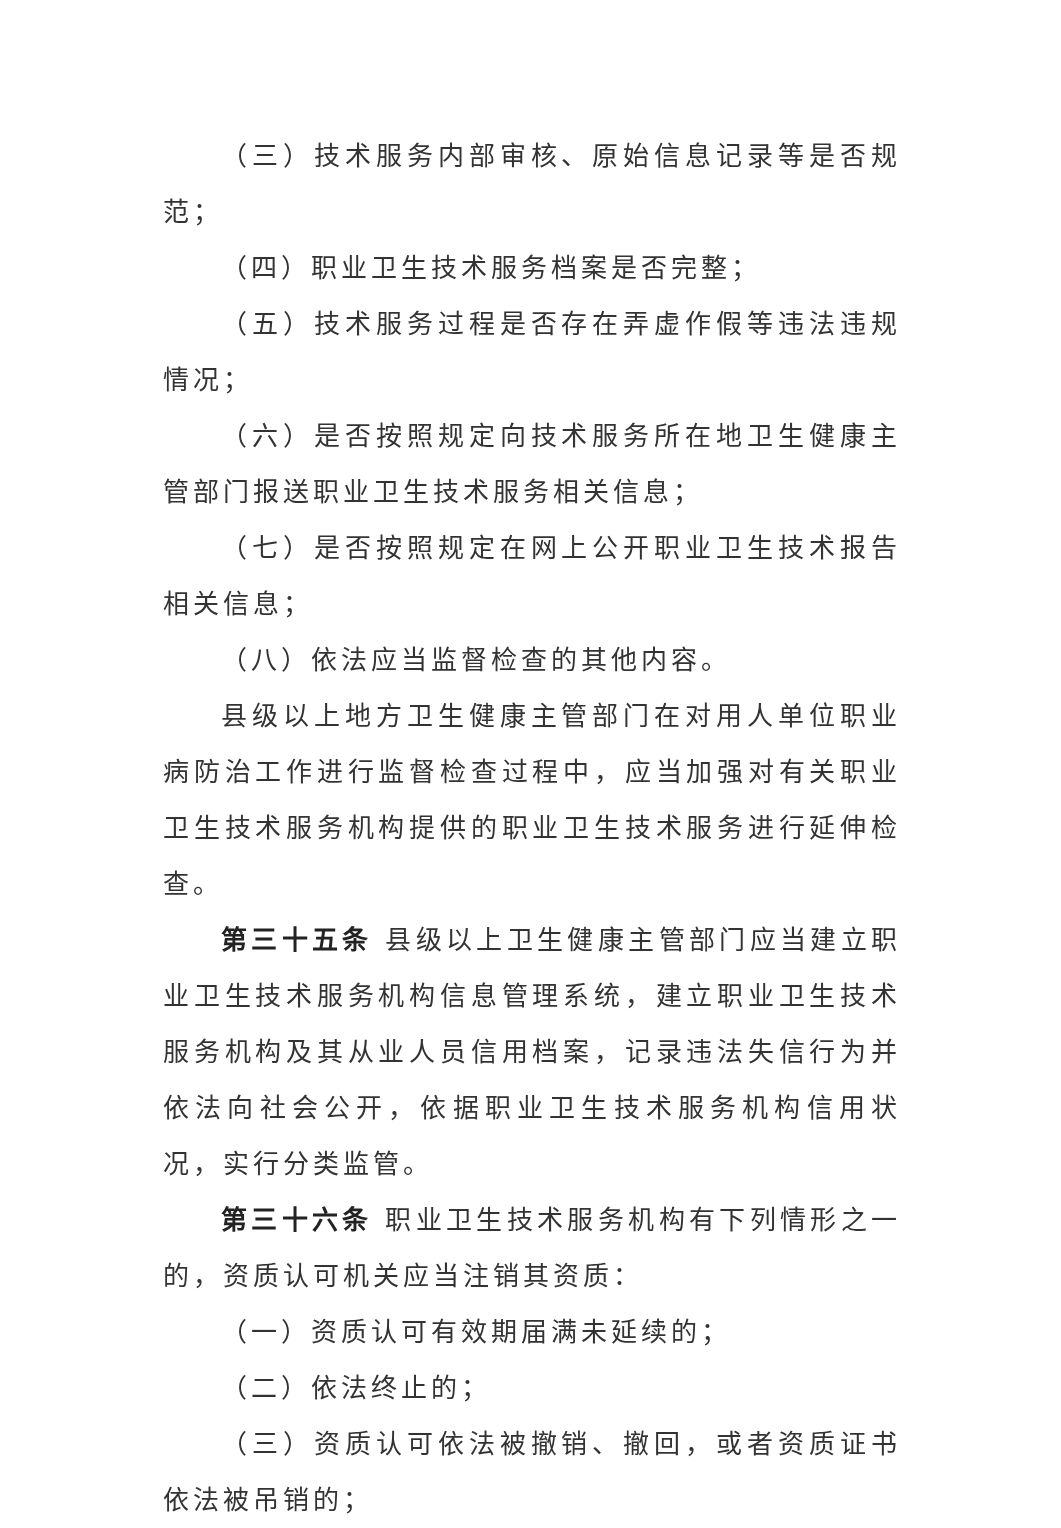（三）技术服务内部审核、原始信息记录等是否规范；
（四）职业卫生技术服务档案是否完整；
（五）技术服务过程是否存在弄虚作假等违法违规情况；
（六）是否按照规定向技术服务所在地卫生健康主管部门报送职业卫生技术服务相关信息；
（七）是否按照规定在网上公开职业卫生技术报告相关信息；
（八）依法应当监督检查的其他内容。
县级以上地方卫生健康主管部门在对用人单位职业病防治工作进行监督检查过程中，应当加强对有关职业卫生技术服务机构提供的职业卫生技术服务进行延伸检查。
第三十五条 县级以上卫生健康主管部门应当建立职业卫生技术服务机构信息管理系统，建立职业卫生技术服务机构及其从业人员信用档案，记录违法失信行为并依法向社会公开，依据职业卫生技术服务机构信用状况，实行分类监管。
第三十六条 职业卫生技术服务机构有下列情形之一的，资质认可机关应当注销其资质：
（一）资质认可有效期届满未延续的；
（二）依法终止的；
（三）资质认可依法被撤销、撤回，或者资质证书依法被吊销的；